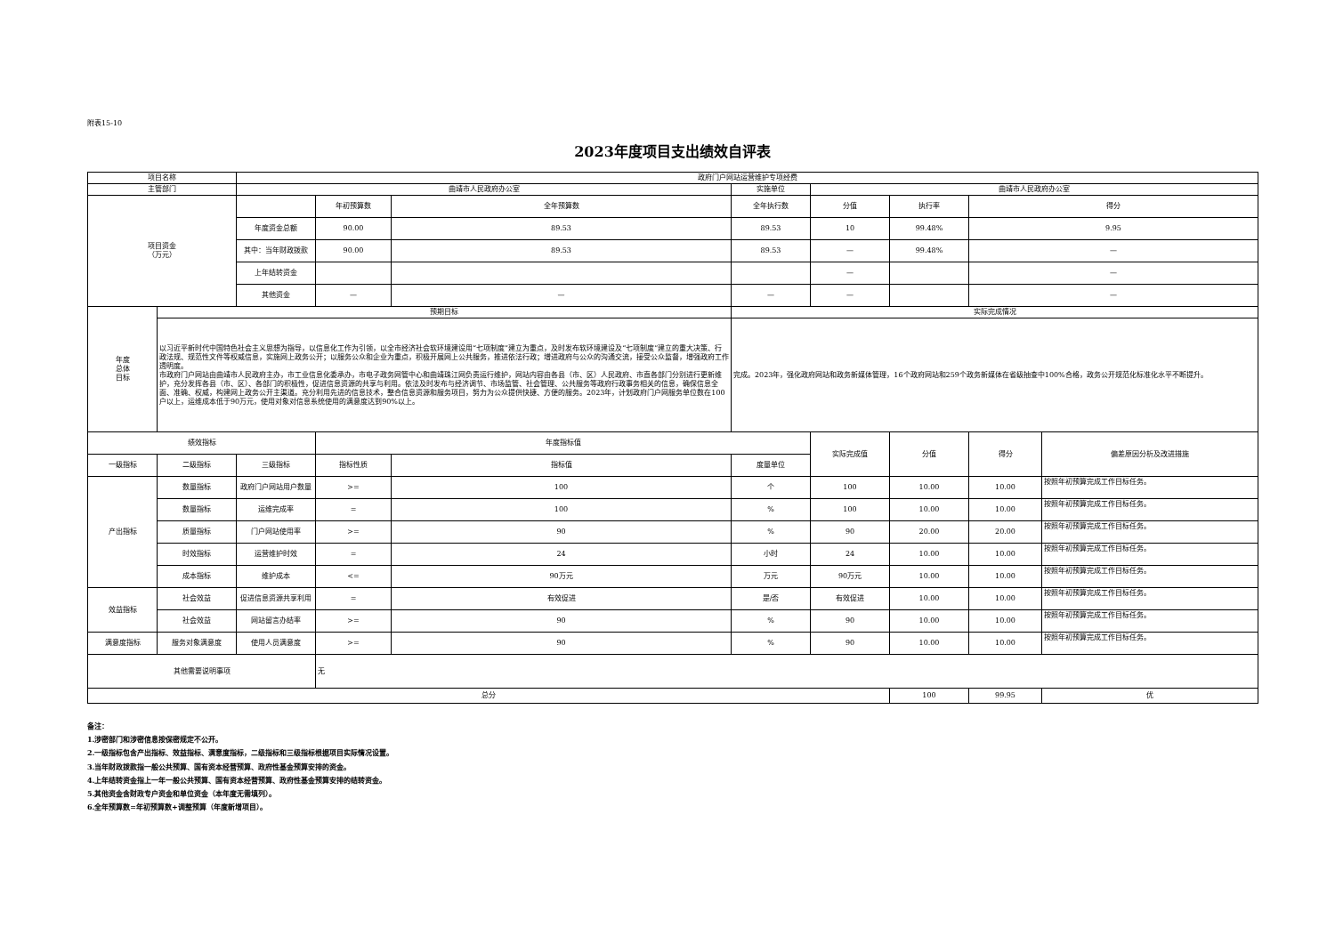附表15-10
2023年度项目支出绩效自评表
| 项目名称 | | 政府门户网站运营维护专项经费 | | | | | | | |
| 主管部门 | | 曲靖市人民政府办公室 | | | 实施单位 | 曲靖市人民政府办公室 | | | |
| 项目资金 （万元） | | | 年初预算数 | 全年预算数 | 全年执行数 | 分值 | 执行率 | 得分 | |
| | | 年度资金总额 | 90.00 | 89.53 | 89.53 | 10 | 99.48% | 9.95 | |
| | | 其中：当年财政拨款 | 90.00 | 89.53 | 89.53 | — | 99.48% | — | |
| | | 上年结转资金 | | | | — | | — | |
| | | 其他资金 | — | — | — | — | | — | |
| 年度 总体 目标 | 预期目标 | | | | 实际完成情况 | | | | |
| | 以习近平新时代中国特色社会主义思想为指导，以信息化工作为引领，以全市经济社会软环境建设用“七项制度”建立为重点，及时发布软环境建设及“七项制度”建立的重大决策、行政法规、规范性文件等权威信息，实施网上政务公开；以服务公众和企业为重点，积极开展网上公共服务，推进依法行政；增进政府与公众的沟通交流，接受公众监督，增强政府工作透明度。 市政府门户网站由曲靖市人民政府主办，市工业信息化委承办，市电子政务网管中心和曲靖珠江网负责运行维护，网站内容由各县（市、区）人民政府、市直各部门分别进行更新维护，充分发挥各县（市、区）、各部门的积极性，促进信息资源的共享与利用。依法及时发布与经济调节、市场监管、社会管理、公共服务等政府行政事务相关的信息，确保信息全面、准确、权威，构建网上政务公开主渠道。充分利用先进的信息技术，整合信息资源和服务项目，努力为公众提供快捷、方便的服务。2023年，计划政府门户网服务单位数在100户以上，运维成本低于90万元，使用对象对信息系统使用的满意度达到90%以上。 | | | | 完成。2023年，强化政府网站和政务新媒体管理，16个政府网站和259个政务新媒体在省级抽查中100%合格，政务公开规范化标准化水平不断提升。 | | | | |
| 绩效指标 | | | 年度指标值 | | | 实际完成值 | 分值 | 得分 | 偏差原因分析及改进措施 |
| 一级指标 | 二级指标 | 三级指标 | 指标性质 | 指标值 | 度量单位 | | | | |
| 产出指标 | 数量指标 | 政府门户网站用户数量 | >= | 100 | 个 | 100 | 10.00 | 10.00 | 按照年初预算完成工作目标任务。 |
| | 数量指标 | 运维完成率 | = | 100 | % | 100 | 10.00 | 10.00 | 按照年初预算完成工作目标任务。 |
| | 质量指标 | 门户网站使用率 | >= | 90 | % | 90 | 20.00 | 20.00 | 按照年初预算完成工作目标任务。 |
| | 时效指标 | 运营维护时效 | = | 24 | 小时 | 24 | 10.00 | 10.00 | 按照年初预算完成工作目标任务。 |
| | 成本指标 | 维护成本 | <= | 90万元 | 万元 | 90万元 | 10.00 | 10.00 | 按照年初预算完成工作目标任务。 |
| 效益指标 | 社会效益 | 促进信息资源共享利用 | = | 有效促进 | 是/否 | 有效促进 | 10.00 | 10.00 | 按照年初预算完成工作目标任务。 |
| | 社会效益 | 网站留言办结率 | >= | 90 | % | 90 | 10.00 | 10.00 | 按照年初预算完成工作目标任务。 |
| 满意度指标 | 服务对象满意度 | 使用人员满意度 | >= | 90 | % | 90 | 10.00 | 10.00 | 按照年初预算完成工作目标任务。 |
| 其他需要说明事项 | | | 无 | | | | | | |
| 总分 | | | | | | | 100 | 99.95 | 优 |
备注：
1.涉密部门和涉密信息按保密规定不公开。
2.一级指标包含产出指标、效益指标、满意度指标，二级指标和三级指标根据项目实际情况设置。
3.当年财政拨款指一般公共预算、国有资本经营预算、政府性基金预算安排的资金。
4.上年结转资金指上一年一般公共预算、国有资本经营预算、政府性基金预算安排的结转资金。
5.其他资金含财政专户资金和单位资金（本年度无需填列）。
6.全年预算数=年初预算数+调整预算（年度新增项目）。